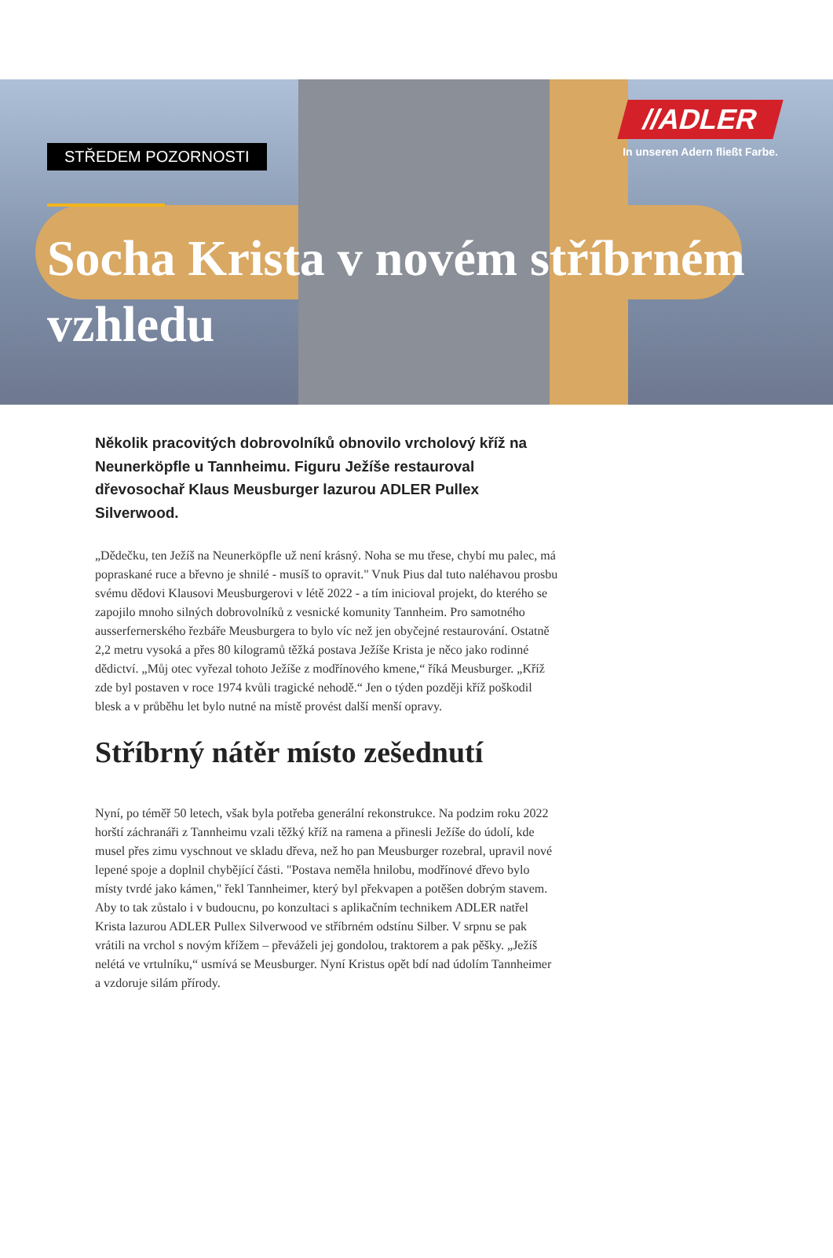STŘEDEM POZORNOSTI
Socha Krista v novém stříbrném vzhledu
//ADLER
In unseren Adern fließt Farbe.
Několik pracovitých dobrovolníků obnovilo vrcholový kříž na Neunerköpfle u Tannheimu. Figuru Ježíše restauroval dřevosochař Klaus Meusburger lazurou ADLER Pullex Silverwood.
„Dědečku, ten Ježíš na Neunerköpfle už není krásný. Noha se mu třese, chybí mu palec, má popraskané ruce a břevno je shnilé - musíš to opravit." Vnuk Pius dal tuto naléhavou prosbu svému dědovi Klausovi Meusburgerovi v létě 2022 - a tím inicioval projekt, do kterého se zapojilo mnoho silných dobrovolníků z vesnické komunity Tannheim. Pro samotného ausserfernerského řezbáře Meusburgera to bylo víc než jen obyčejné restaurování. Ostatně 2,2 metru vysoká a přes 80 kilogramů těžká postava Ježíše Krista je něco jako rodinné dědictví. „Můj otec vyřezal tohoto Ježíše z modřínového kmene,“ říká Meusburger. „Kříž zde byl postaven v roce 1974 kvůli tragické nehodě.“ Jen o týden později kříž poškodil blesk a v průběhu let bylo nutné na místě provést další menší opravy.
Stříbrný nátěr místo zešednutí
Nyní, po téměř 50 letech, však byla potřeba generální rekonstrukce. Na podzim roku 2022 horští záchranáři z Tannheimu vzali těžký kříž na ramena a přinesli Ježíše do údolí, kde musel přes zimu vyschnout ve skladu dřeva, než ho pan Meusburger rozebral, upravil nové lepené spoje a doplnil chybějící části. "Postava neměla hnilobu, modřínové dřevo bylo místy tvrdé jako kámen," řekl Tannheimer, který byl překvapen a potěšen dobrým stavem. Aby to tak zůstalo i v budoucnu, po konzultaci s aplikačním technikem ADLER natřel Krista lazurou ADLER Pullex Silverwood ve stříbrném odstínu Silber. V srpnu se pak vrátili na vrchol s novým křížem – převáželi jej gondolou, traktorem a pak pěšky. „Ježíš nelétá ve vrtulníku,“ usmívá se Meusburger. Nyní Kristus opět bdí nad údolím Tannheimer a vzdoruje silám přírody.